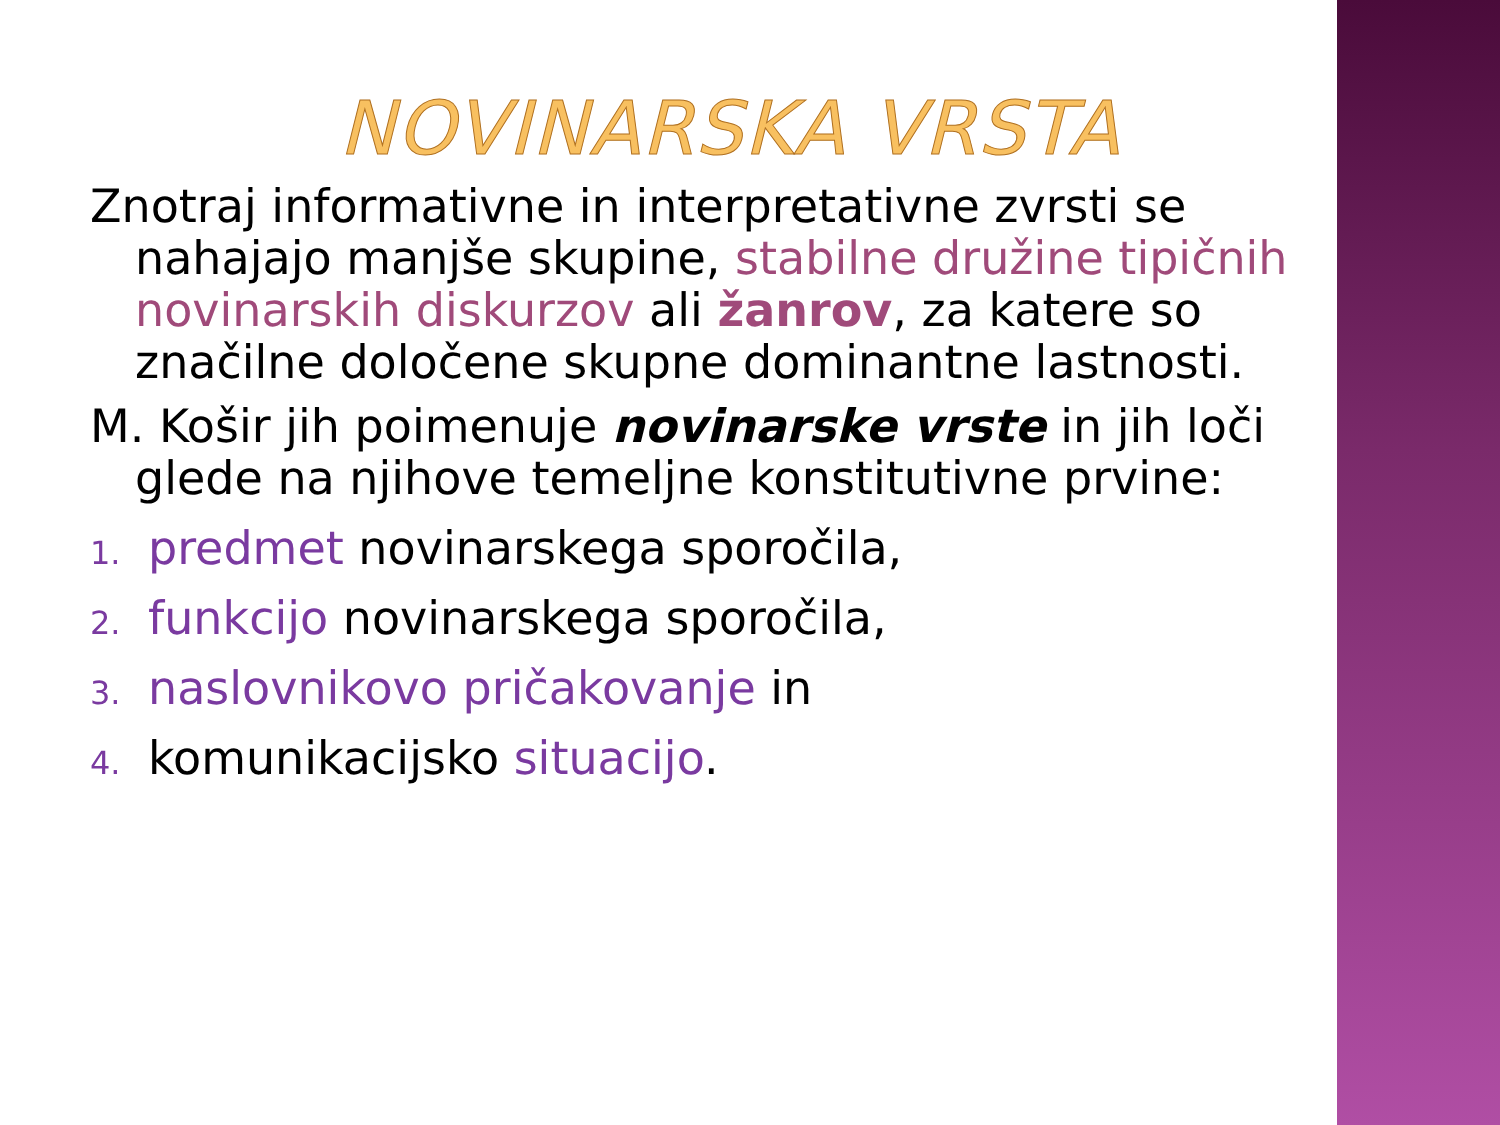NOVINARSKA VRSTA
Znotraj informativne in interpretativne zvrsti se nahajajo manjše skupine, stabilne družine tipičnih novinarskih diskurzov ali žanrov, za katere so značilne določene skupne dominantne lastnosti.
M. Košir jih poimenuje novinarske vrste in jih loči glede na njihove temeljne konstitutivne prvine:
1. predmet novinarskega sporočila,
2. funkcijo novinarskega sporočila,
3. naslovnikovo pričakovanje in
4. komunikacijsko situacijo.